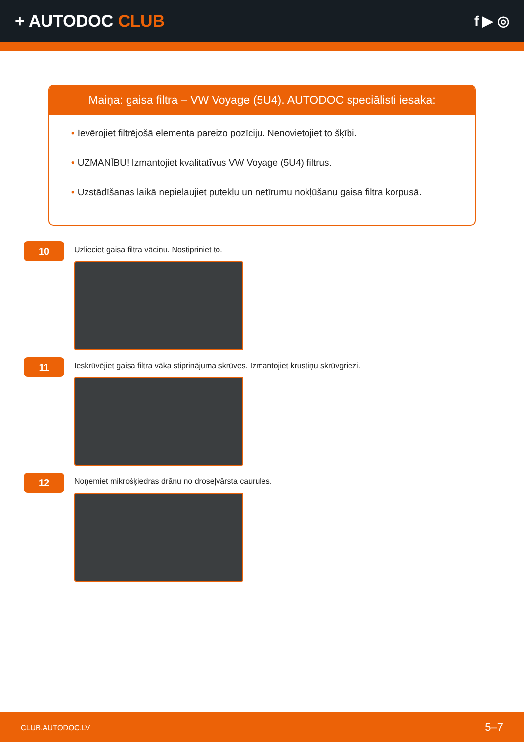+ AUTODOC CLUB
f ▶ ◎
Maiņa: gaisa filtra – VW Voyage (5U4). AUTODOC speciālisti iesaka:
• Ievērojiet filtrējošā elementa pareizo pozīciju. Nenovietojiet to šķībi.
• UZMANĪBU! Izmantojiet kvalitatīvus VW Voyage (5U4) filtrus.
• Uzstādīšanas laikā nepieļaujiet putekļu un netīrumu nokļūšanu gaisa filtra korpusā.
10
Uzlieciet gaisa filtra vāciņu. Nostipriniet to.
11
Ieskrūvējiet gaisa filtra vāka stiprinājuma skrūves. Izmantojiet krustiņu skrūvgriezi.
12
Noņemiet mikrošķiedras drānu no droseļvārsta caurules.
CLUB.AUTODOC.LV 5–7